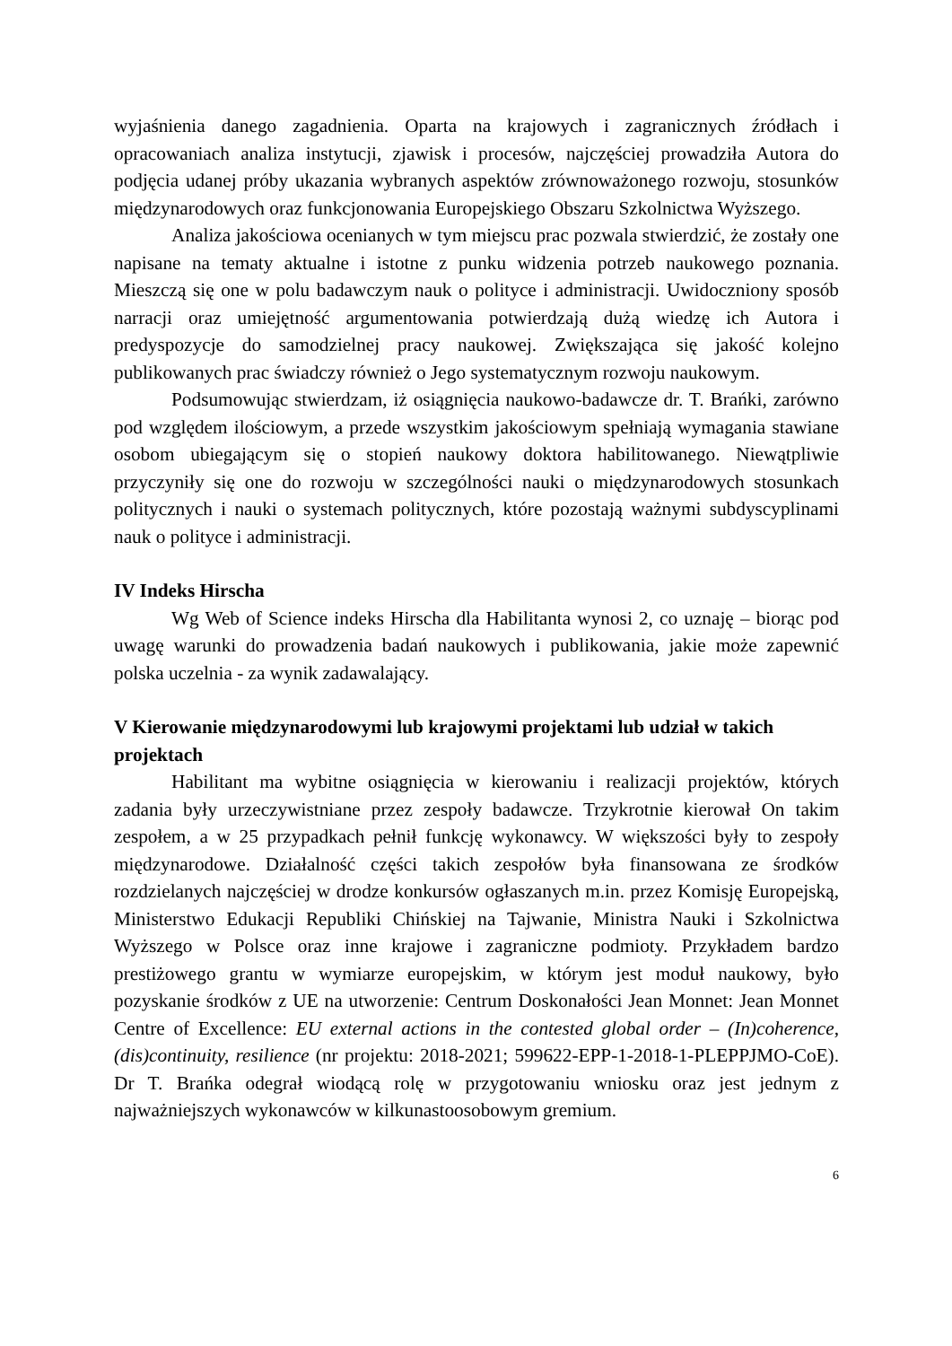wyjaśnienia danego zagadnienia. Oparta na krajowych i zagranicznych źródłach i opracowaniach analiza instytucji, zjawisk i procesów, najczęściej prowadziła Autora do podjęcia udanej próby ukazania wybranych aspektów zrównoważonego rozwoju, stosunków międzynarodowych oraz funkcjonowania Europejskiego Obszaru Szkolnictwa Wyższego.
Analiza jakościowa ocenianych w tym miejscu prac pozwala stwierdzić, że zostały one napisane na tematy aktualne i istotne z punku widzenia potrzeb naukowego poznania. Mieszczą się one w polu badawczym nauk o polityce i administracji. Uwidoczniony sposób narracji oraz umiejętność argumentowania potwierdzają dużą wiedzę ich Autora i predyspozycje do samodzielnej pracy naukowej. Zwiększająca się jakość kolejno publikowanych prac świadczy również o Jego systematycznym rozwoju naukowym.
Podsumowując stwierdzam, iż osiągnięcia naukowo-badawcze dr. T. Brańki, zarówno pod względem ilościowym, a przede wszystkim jakościowym spełniają wymagania stawiane osobom ubiegającym się o stopień naukowy doktora habilitowanego. Niewątpliwie przyczyniły się one do rozwoju w szczególności nauki o międzynarodowych stosunkach politycznych i nauki o systemach politycznych, które pozostają ważnymi subdyscyplinami nauk o polityce i administracji.
IV Indeks Hirscha
Wg Web of Science indeks Hirscha dla Habilitanta wynosi 2, co uznaję – biorąc pod uwagę warunki do prowadzenia badań naukowych i publikowania, jakie może zapewnić polska uczelnia - za wynik zadawalający.
V Kierowanie międzynarodowymi lub krajowymi projektami lub udział w takich projektach
Habilitant ma wybitne osiągnięcia w kierowaniu i realizacji projektów, których zadania były urzeczywistniane przez zespoły badawcze. Trzykrotnie kierował On takim zespołem, a w 25 przypadkach pełnił funkcję wykonawcy. W większości były to zespoły międzynarodowe. Działalność części takich zespołów była finansowana ze środków rozdzielanych najczęściej w drodze konkursów ogłaszanych m.in. przez Komisję Europejską, Ministerstwo Edukacji Republiki Chińskiej na Tajwanie, Ministra Nauki i Szkolnictwa Wyższego w Polsce oraz inne krajowe i zagraniczne podmioty. Przykładem bardzo prestiżowego grantu w wymiarze europejskim, w którym jest moduł naukowy, było pozyskanie środków z UE na utworzenie: Centrum Doskonałości Jean Monnet: Jean Monnet Centre of Excellence: EU external actions in the contested global order – (In)coherence, (dis)continuity, resilience (nr projektu: 2018-2021; 599622-EPP-1-2018-1-PLEPPJMO-CoE). Dr T. Brańka odegrał wiodącą rolę w przygotowaniu wniosku oraz jest jednym z najważniejszych wykonawców w kilkunastoosobowym gremium.
6